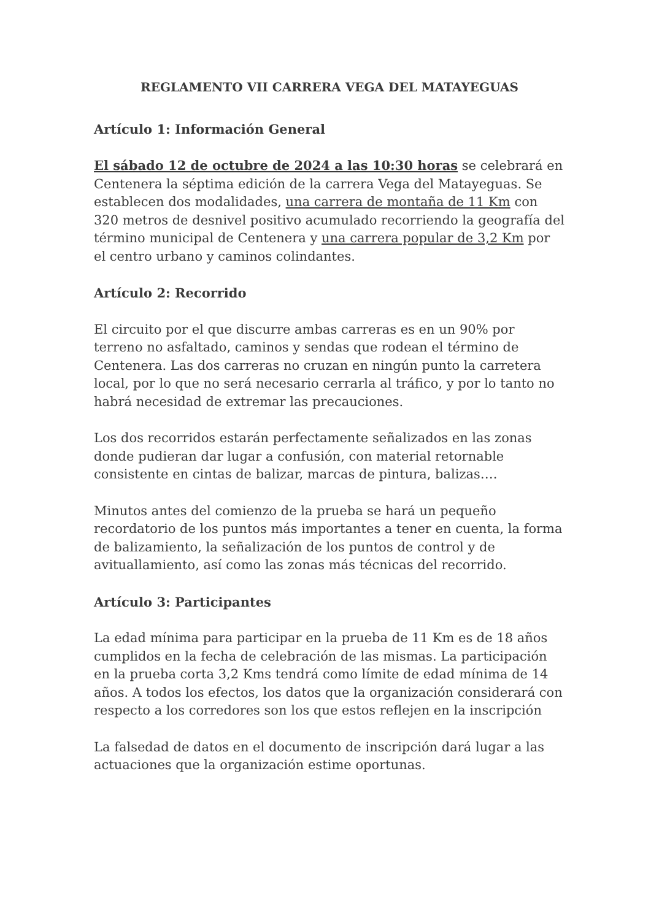REGLAMENTO VII CARRERA VEGA DEL MATAYEGUAS
Artículo 1: Información General
El sábado 12 de octubre de 2024 a las 10:30 horas se celebrará en Centenera la séptima edición de la carrera Vega del Matayeguas. Se establecen dos modalidades, una carrera de montaña de 11 Km con 320 metros de desnivel positivo acumulado recorriendo la geografía del término municipal de Centenera y una carrera popular de 3,2 Km por el centro urbano y caminos colindantes.
Artículo 2: Recorrido
El circuito por el que discurre ambas carreras es en un 90% por terreno no asfaltado, caminos y sendas que rodean el término de Centenera. Las dos carreras no cruzan en ningún punto la carretera local, por lo que no será necesario cerrarla al tráfico, y por lo tanto no habrá necesidad de extremar las precauciones.
Los dos recorridos estarán perfectamente señalizados en las zonas donde pudieran dar lugar a confusión, con material retornable consistente en cintas de balizar, marcas de pintura, balizas….
Minutos antes del comienzo de la prueba se hará un pequeño recordatorio de los puntos más importantes a tener en cuenta, la forma de balizamiento, la señalización de los puntos de control y de avituallamiento, así como las zonas más técnicas del recorrido.
Artículo 3: Participantes
La edad mínima para participar en la prueba de 11 Km es de 18 años cumplidos en la fecha de celebración de las mismas. La participación en la prueba corta 3,2 Kms tendrá como límite de edad mínima de 14 años. A todos los efectos, los datos que la organización considerará con respecto a los corredores son los que estos reflejen en la inscripción
La falsedad de datos en el documento de inscripción dará lugar a las actuaciones que la organización estime oportunas.